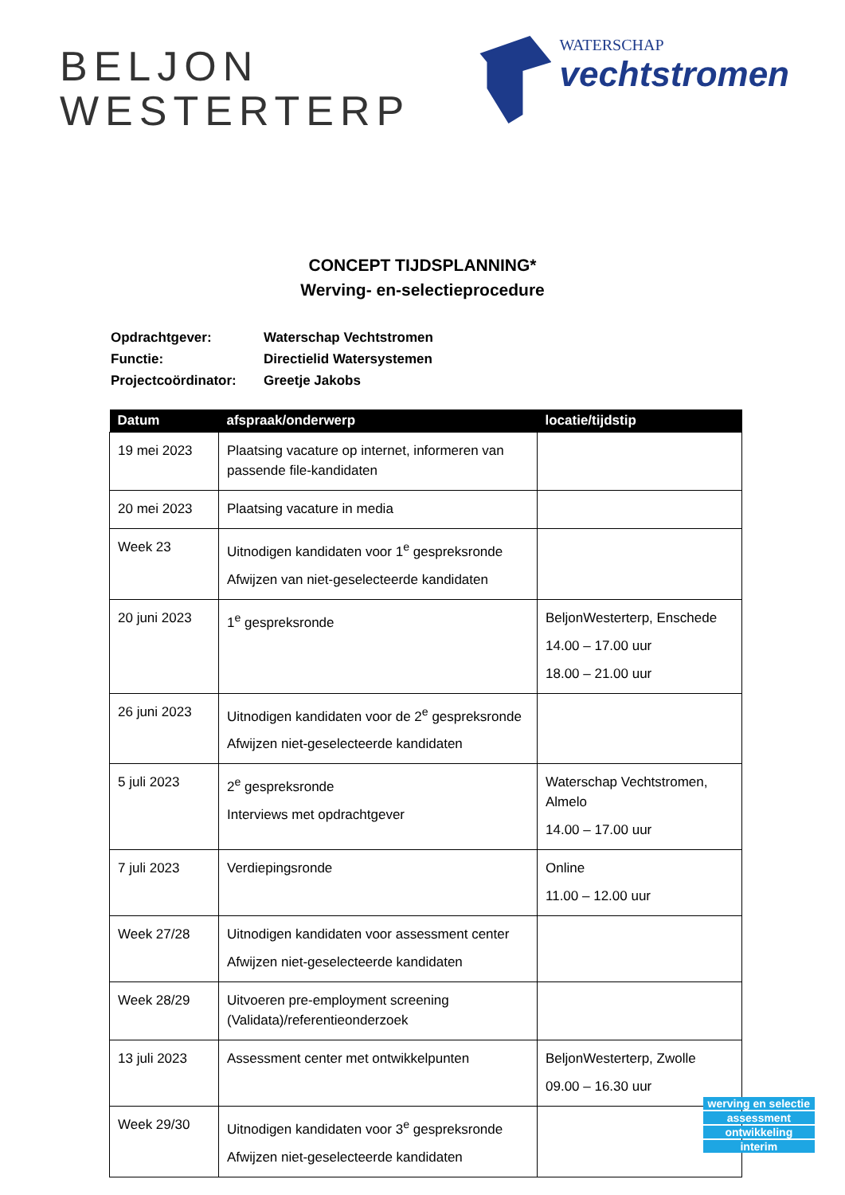BELJON
WESTERTERP
WATERSCHAP
vechtstromen
CONCEPT TIJDSPLANNING*
Werving- en-selectieprocedure
| Opdrachtgever: | Waterschap Vechtstromen |
| Functie: | Directielid Watersystemen |
| Projectcoördinator: | Greetje Jakobs |
| Datum | afspraak/onderwerp | locatie/tijdstip |
| --- | --- | --- |
| 19 mei 2023 | Plaatsing vacature op internet, informeren van passende file-kandidaten | |
| 20 mei 2023 | Plaatsing vacature in media | |
| Week 23 | Uitnodigen kandidaten voor 1<sup>e</sup> gespreksronde Afwijzen van niet-geselecteerde kandidaten | |
| 20 juni 2023 | 1<sup>e</sup> gespreksronde | BeljonWesterterp, Enschede 14.00 – 17.00 uur 18.00 – 21.00 uur |
| 26 juni 2023 | Uitnodigen kandidaten voor de 2<sup>e</sup> gespreksronde Afwijzen niet-geselecteerde kandidaten | |
| 5 juli 2023 | 2<sup>e</sup> gespreksronde Interviews met opdrachtgever | Waterschap Vechtstromen, Almelo 14.00 – 17.00 uur |
| 7 juli 2023 | Verdiepingsronde | Online 11.00 – 12.00 uur |
| Week 27/28 | Uitnodigen kandidaten voor assessment center Afwijzen niet-geselecteerde kandidaten | |
| Week 28/29 | Uitvoeren pre-employment screening (Validata)/referentieonderzoek | |
| 13 juli 2023 | Assessment center met ontwikkelpunten | BeljonWesterterp, Zwolle 09.00 – 16.30 uur |
| Week 29/30 | Uitnodigen kandidaten voor 3<sup>e</sup> gespreksronde Afwijzen niet-geselecteerde kandidaten | |
werving en selectie
assessment
ontwikkeling
interim